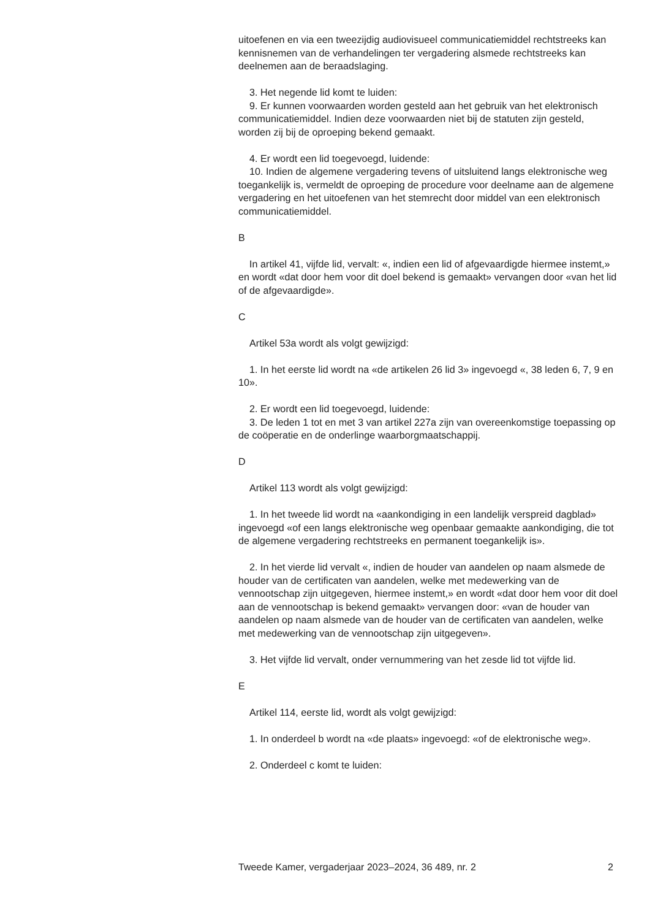uitoefenen en via een tweezijdig audiovisueel communicatiemiddel rechtstreeks kan kennisnemen van de verhandelingen ter vergadering alsmede rechtstreeks kan deelnemen aan de beraadslaging.
3. Het negende lid komt te luiden:
9. Er kunnen voorwaarden worden gesteld aan het gebruik van het elektronisch communicatiemiddel. Indien deze voorwaarden niet bij de statuten zijn gesteld, worden zij bij de oproeping bekend gemaakt.
4. Er wordt een lid toegevoegd, luidende:
10. Indien de algemene vergadering tevens of uitsluitend langs elektronische weg toegankelijk is, vermeldt de oproeping de procedure voor deelname aan de algemene vergadering en het uitoefenen van het stemrecht door middel van een elektronisch communicatiemiddel.
B
In artikel 41, vijfde lid, vervalt: «, indien een lid of afgevaardigde hiermee instemt,» en wordt «dat door hem voor dit doel bekend is gemaakt» vervangen door «van het lid of de afgevaardigde».
C
Artikel 53a wordt als volgt gewijzigd:
1. In het eerste lid wordt na «de artikelen 26 lid 3» ingevoegd «, 38 leden 6, 7, 9 en 10».
2. Er wordt een lid toegevoegd, luidende:
3. De leden 1 tot en met 3 van artikel 227a zijn van overeenkomstige toepassing op de coöperatie en de onderlinge waarborgmaatschappij.
D
Artikel 113 wordt als volgt gewijzigd:
1. In het tweede lid wordt na «aankondiging in een landelijk verspreid dagblad» ingevoegd «of een langs elektronische weg openbaar gemaakte aankondiging, die tot de algemene vergadering rechtstreeks en permanent toegankelijk is».
2. In het vierde lid vervalt «, indien de houder van aandelen op naam alsmede de houder van de certificaten van aandelen, welke met medewerking van de vennootschap zijn uitgegeven, hiermee instemt,» en wordt «dat door hem voor dit doel aan de vennootschap is bekend gemaakt» vervangen door: «van de houder van aandelen op naam alsmede van de houder van de certificaten van aandelen, welke met medewerking van de vennootschap zijn uitgegeven».
3. Het vijfde lid vervalt, onder vernummering van het zesde lid tot vijfde lid.
E
Artikel 114, eerste lid, wordt als volgt gewijzigd:
1. In onderdeel b wordt na «de plaats» ingevoegd: «of de elektronische weg».
2. Onderdeel c komt te luiden:
Tweede Kamer, vergaderjaar 2023–2024, 36 489, nr. 2 2